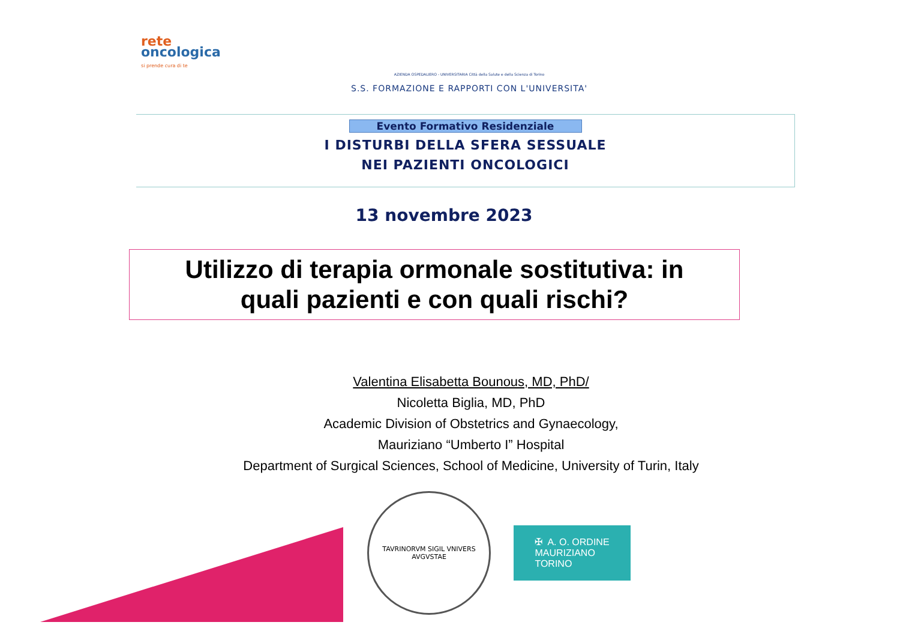rete
oncologica
si prende cura di te
AZIENDA OSPEDALIERO - UNIVERSITARIA Città della Salute e della Scienza di Torino
S.S. FORMAZIONE E RAPPORTI CON L'UNIVERSITA'
Evento Formativo Residenziale
I DISTURBI DELLA SFERA SESSUALE
NEI PAZIENTI ONCOLOGICI
13 novembre 2023
Utilizzo di terapia ormonale sostitutiva: in
quali pazienti e con quali rischi?
Valentina Elisabetta Bounous, MD, PhD/
Nicoletta Biglia, MD, PhD
Academic Division of Obstetrics and Gynaecology,
Mauriziano “Umberto I” Hospital
Department of Surgical Sciences, School of Medicine, University of Turin, Italy
TAVRINORVM SIGIL VNIVERS AVGVSTAE
✠ A. O. ORDINE
MAURIZIANO
TORINO